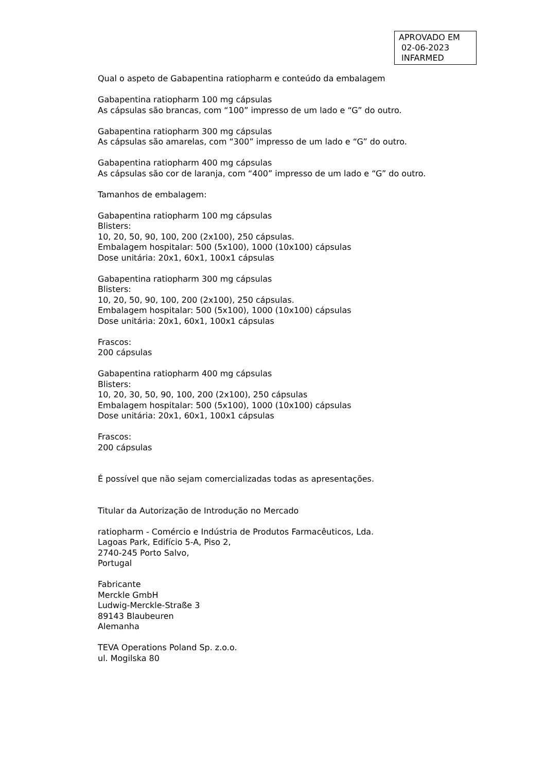APROVADO EM
02-06-2023
INFARMED
Qual o aspeto de Gabapentina ratiopharm e conteúdo da embalagem
Gabapentina ratiopharm 100 mg cápsulas
As cápsulas são brancas, com “100” impresso de um lado e “G” do outro.
Gabapentina ratiopharm 300 mg cápsulas
As cápsulas são amarelas, com “300” impresso de um lado e “G” do outro.
Gabapentina ratiopharm 400 mg cápsulas
As cápsulas são cor de laranja, com “400” impresso de um lado e “G” do outro.
Tamanhos de embalagem:
Gabapentina ratiopharm 100 mg cápsulas
Blisters:
10, 20, 50, 90, 100, 200 (2x100), 250 cápsulas.
Embalagem hospitalar: 500 (5x100), 1000 (10x100) cápsulas
Dose unitária: 20x1, 60x1, 100x1 cápsulas
Gabapentina ratiopharm 300 mg cápsulas
Blisters:
10, 20, 50, 90, 100, 200 (2x100), 250 cápsulas.
Embalagem hospitalar: 500 (5x100), 1000 (10x100) cápsulas
Dose unitária: 20x1, 60x1, 100x1 cápsulas
Frascos:
200 cápsulas
Gabapentina ratiopharm 400 mg cápsulas
Blisters:
10, 20, 30, 50, 90, 100, 200 (2x100), 250 cápsulas
Embalagem hospitalar: 500 (5x100), 1000 (10x100) cápsulas
Dose unitária: 20x1, 60x1, 100x1 cápsulas
Frascos:
200 cápsulas
É possível que não sejam comercializadas todas as apresentações.
Titular da Autorização de Introdução no Mercado
ratiopharm - Comércio e Indústria de Produtos Farmacêuticos, Lda.
Lagoas Park, Edifício 5-A, Piso 2,
2740-245 Porto Salvo,
Portugal
Fabricante
Merckle GmbH
Ludwig-Merckle-Straße 3
89143 Blaubeuren
Alemanha
TEVA Operations Poland Sp. z.o.o.
ul. Mogilska 80